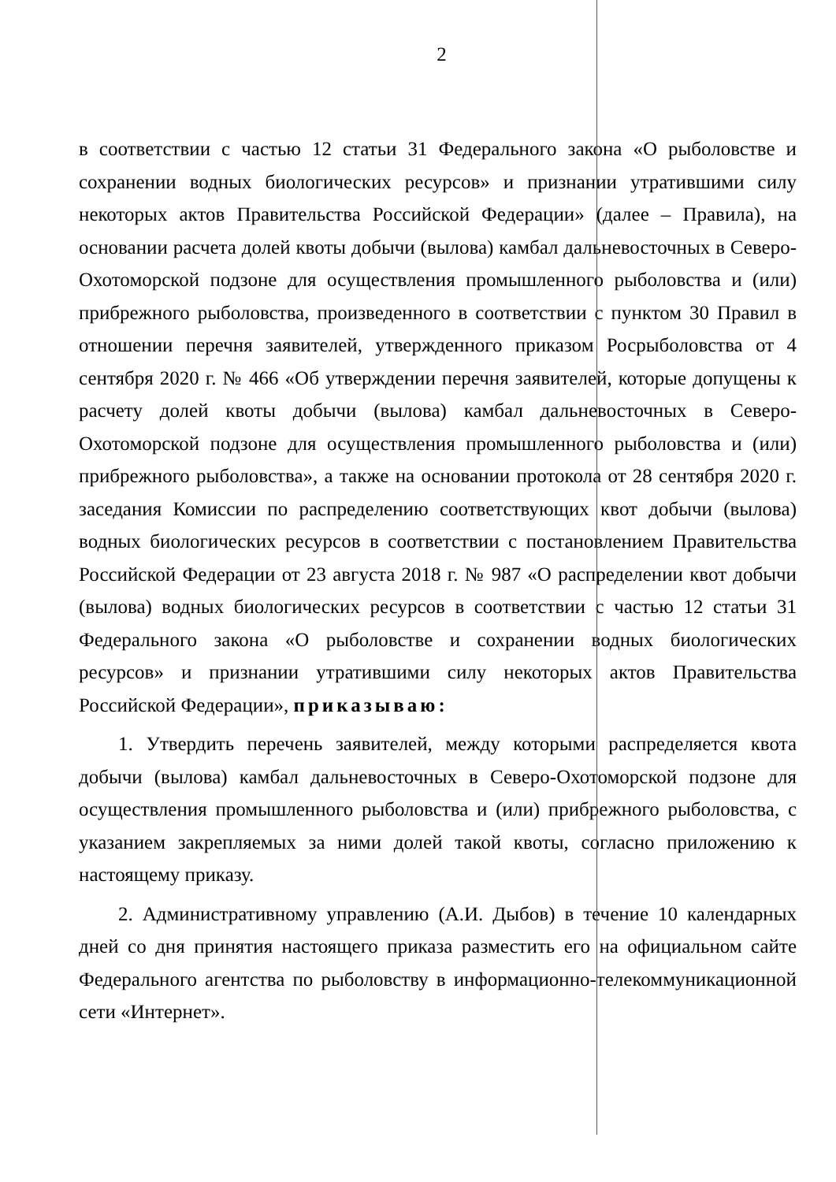2
в соответствии с частью 12 статьи 31 Федерального закона «О рыболовстве и сохранении водных биологических ресурсов» и признании утратившими силу некоторых актов Правительства Российской Федерации» (далее – Правила), на основании расчета долей квоты добычи (вылова) камбал дальневосточных в Северо-Охотоморской подзоне для осуществления промышленного рыболовства и (или) прибрежного рыболовства, произведенного в соответствии с пунктом 30 Правил в отношении перечня заявителей, утвержденного приказом Росрыболовства от 4 сентября 2020 г. № 466 «Об утверждении перечня заявителей, которые допущены к расчету долей квоты добычи (вылова) камбал дальневосточных в Северо-Охотоморской подзоне для осуществления промышленного рыболовства и (или) прибрежного рыболовства», а также на основании протокола от 28 сентября 2020 г. заседания Комиссии по распределению соответствующих квот добычи (вылова) водных биологических ресурсов в соответствии с постановлением Правительства Российской Федерации от 23 августа 2018 г. № 987 «О распределении квот добычи (вылова) водных биологических ресурсов в соответствии с частью 12 статьи 31 Федерального закона «О рыболовстве и сохранении водных биологических ресурсов» и признании утратившими силу некоторых актов Правительства Российской Федерации», приказываю:
1. Утвердить перечень заявителей, между которыми распределяется квота добычи (вылова) камбал дальневосточных в Северо-Охотоморской подзоне для осуществления промышленного рыболовства и (или) прибрежного рыболовства, с указанием закрепляемых за ними долей такой квоты, согласно приложению к настоящему приказу.
2. Административному управлению (А.И. Дыбов) в течение 10 календарных дней со дня принятия настоящего приказа разместить его на официальном сайте Федерального агентства по рыболовству в информационно-телекоммуникационной сети «Интернет».